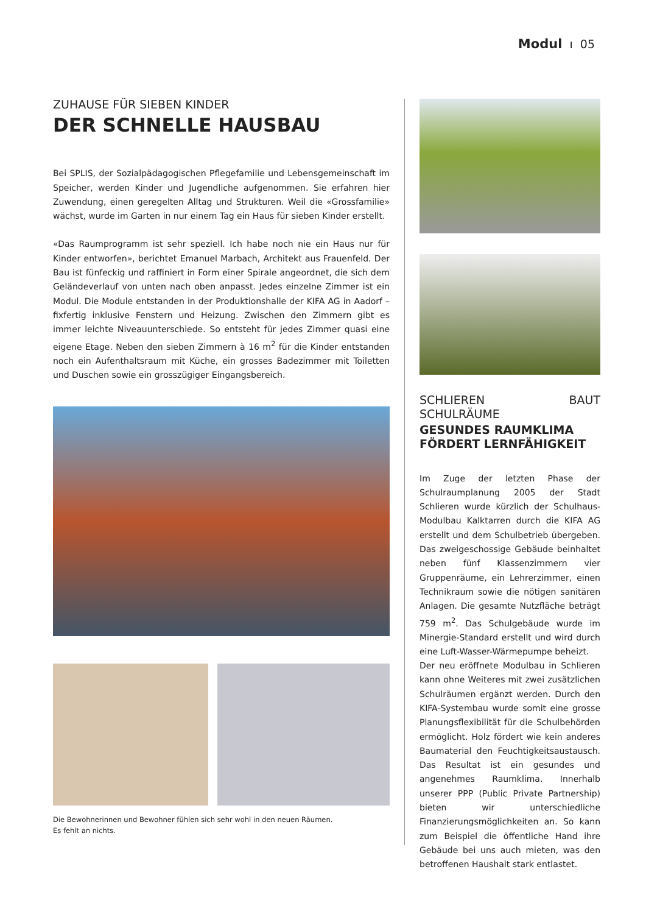Modul ı 05
ZUHAUSE FÜR SIEBEN KINDER
DER SCHNELLE HAUSBAU
Bei SPLIS, der Sozialpädagogischen Pflegefamilie und Lebensgemeinschaft im Speicher, werden Kinder und Jugendliche aufgenommen. Sie erfahren hier Zuwendung, einen geregelten Alltag und Strukturen. Weil die «Grossfamilie» wächst, wurde im Garten in nur einem Tag ein Haus für sieben Kinder erstellt.
«Das Raumprogramm ist sehr speziell. Ich habe noch nie ein Haus nur für Kinder entworfen», berichtet Emanuel Marbach, Architekt aus Frauenfeld. Der Bau ist fünfeckig und raffiniert in Form einer Spirale angeordnet, die sich dem Geländeverlauf von unten nach oben anpasst. Jedes einzelne Zimmer ist ein Modul. Die Module entstanden in der Produktionshalle der KIFA AG in Aadorf – fixfertig inklusive Fenstern und Heizung. Zwischen den Zimmern gibt es immer leichte Niveauunterschiede. So entsteht für jedes Zimmer quasi eine eigene Etage. Neben den sieben Zimmern à 16 m<sup>2</sup> für die Kinder entstanden noch ein Aufenthaltsraum mit Küche, ein grosses Badezimmer mit Toiletten und Duschen sowie ein grosszügiger Eingangsbereich.
Die Bewohnerinnen und Bewohner fühlen sich sehr wohl in den neuen Räumen.
Es fehlt an nichts.
SCHLIEREN BAUT SCHULRÄUME
GESUNDES RAUMKLIMA
FÖRDERT LERNFÄHIGKEIT
Im Zuge der letzten Phase der Schulraumplanung 2005 der Stadt Schlieren wurde kürzlich der Schulhaus-Modulbau Kalktarren durch die KIFA AG erstellt und dem Schulbetrieb übergeben. Das zweigeschossige Gebäude beinhaltet neben fünf Klassenzimmern vier Gruppenräume, ein Lehrerzimmer, einen Technikraum sowie die nötigen sanitären Anlagen. Die gesamte Nutzfläche beträgt 759 m<sup>2</sup>. Das Schulgebäude wurde im Minergie-Standard erstellt und wird durch eine Luft-Wasser-Wärmepumpe beheizt.
Der neu eröffnete Modulbau in Schlieren kann ohne Weiteres mit zwei zusätzlichen Schulräumen ergänzt werden. Durch den KIFA-Systembau wurde somit eine grosse Planungsflexibilität für die Schulbehörden ermöglicht. Holz fördert wie kein anderes Baumaterial den Feuchtigkeitsaustausch. Das Resultat ist ein gesundes und angenehmes Raumklima. Innerhalb unserer PPP (Public Private Partnership) bieten wir unterschiedliche Finanzierungsmöglichkeiten an. So kann zum Beispiel die öffentliche Hand ihre Gebäude bei uns auch mieten, was den betroffenen Haushalt stark entlastet.